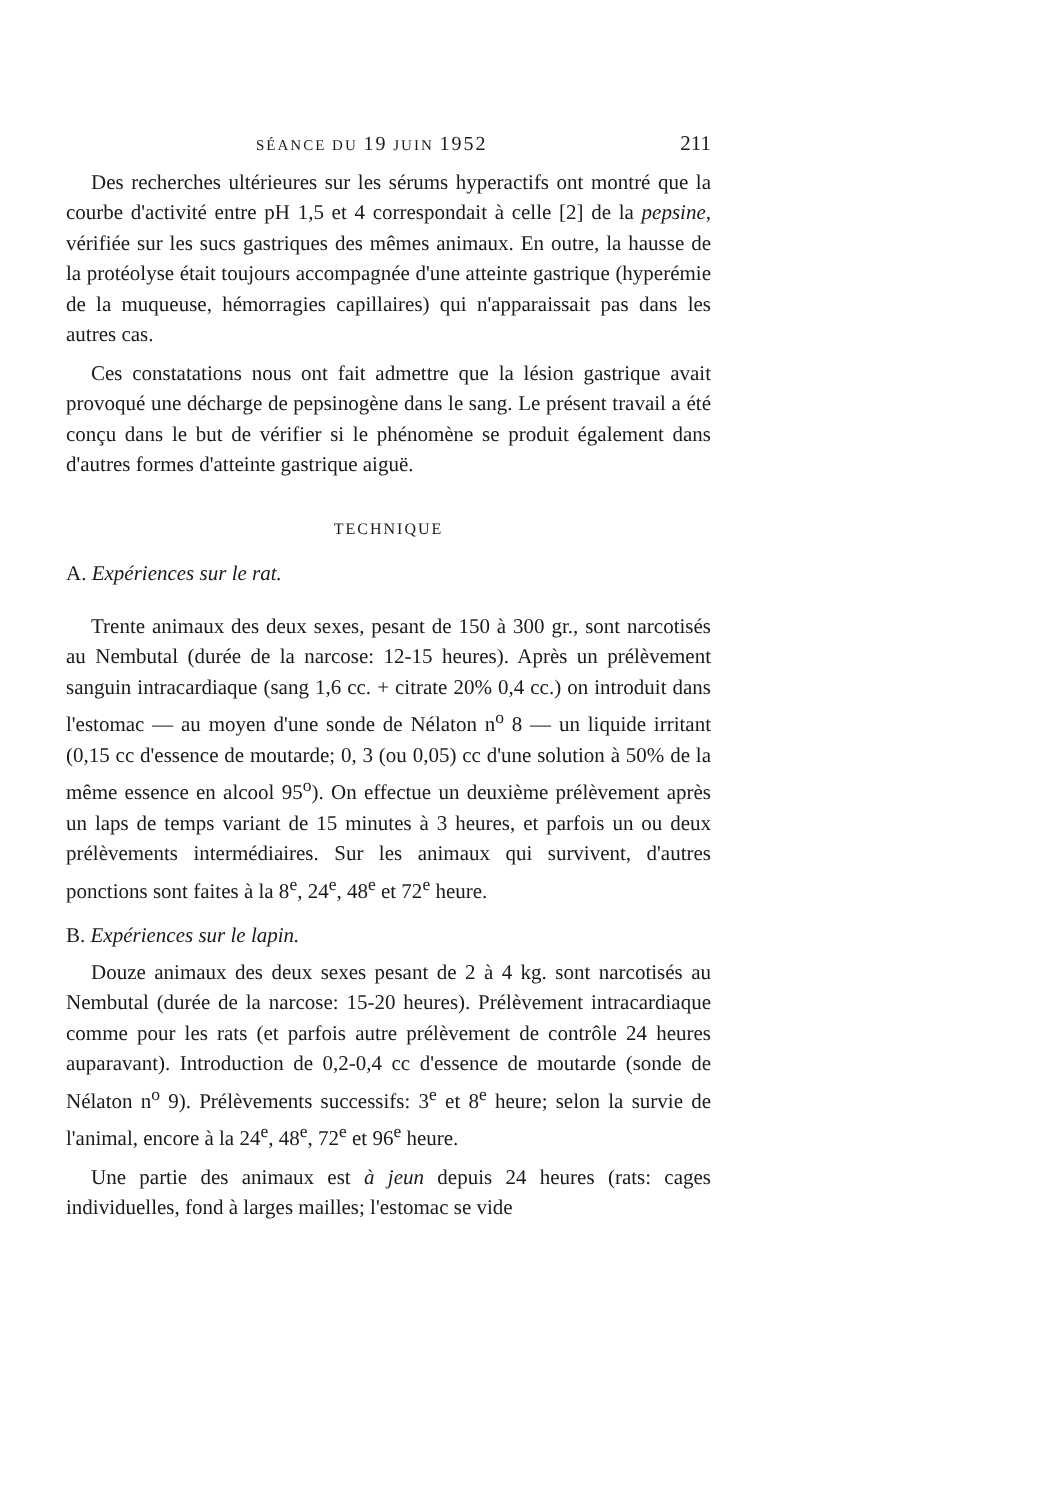SÉANCE DU 19 JUIN 1952 211
Des recherches ultérieures sur les sérums hyperactifs ont montré que la courbe d'activité entre pH 1,5 et 4 correspondait à celle [2] de la pepsine, vérifiée sur les sucs gastriques des mêmes animaux. En outre, la hausse de la protéolyse était toujours accompagnée d'une atteinte gastrique (hyperémie de la muqueuse, hémorragies capillaires) qui n'apparaissait pas dans les autres cas.
Ces constatations nous ont fait admettre que la lésion gastrique avait provoqué une décharge de pepsinogène dans le sang. Le présent travail a été conçu dans le but de vérifier si le phénomène se produit également dans d'autres formes d'atteinte gastrique aiguë.
TECHNIQUE
A. Expériences sur le rat.
Trente animaux des deux sexes, pesant de 150 à 300 gr., sont narcotisés au Nembutal (durée de la narcose: 12-15 heures). Après un prélèvement sanguin intracardiaque (sang 1,6 cc. + citrate 20% 0,4 cc.) on introduit dans l'estomac — au moyen d'une sonde de Nélaton n<sup>o</sup> 8 — un liquide irritant (0,15 cc d'essence de moutarde; 0, 3 (ou 0,05) cc d'une solution à 50% de la même essence en alcool 95<sup>o</sup>). On effectue un deuxième prélèvement après un laps de temps variant de 15 minutes à 3 heures, et parfois un ou deux prélèvements intermédiaires. Sur les animaux qui survivent, d'autres ponctions sont faites à la 8<sup>e</sup>, 24<sup>e</sup>, 48<sup>e</sup> et 72<sup>e</sup> heure.
B. Expériences sur le lapin.
Douze animaux des deux sexes pesant de 2 à 4 kg. sont narcotisés au Nembutal (durée de la narcose: 15-20 heures). Prélèvement intracardiaque comme pour les rats (et parfois autre prélèvement de contrôle 24 heures auparavant). Introduction de 0,2-0,4 cc d'essence de moutarde (sonde de Nélaton n<sup>o</sup> 9). Prélèvements successifs: 3<sup>e</sup> et 8<sup>e</sup> heure; selon la survie de l'animal, encore à la 24<sup>e</sup>, 48<sup>e</sup>, 72<sup>e</sup> et 96<sup>e</sup> heure.
Une partie des animaux est à jeun depuis 24 heures (rats: cages individuelles, fond à larges mailles; l'estomac se vide